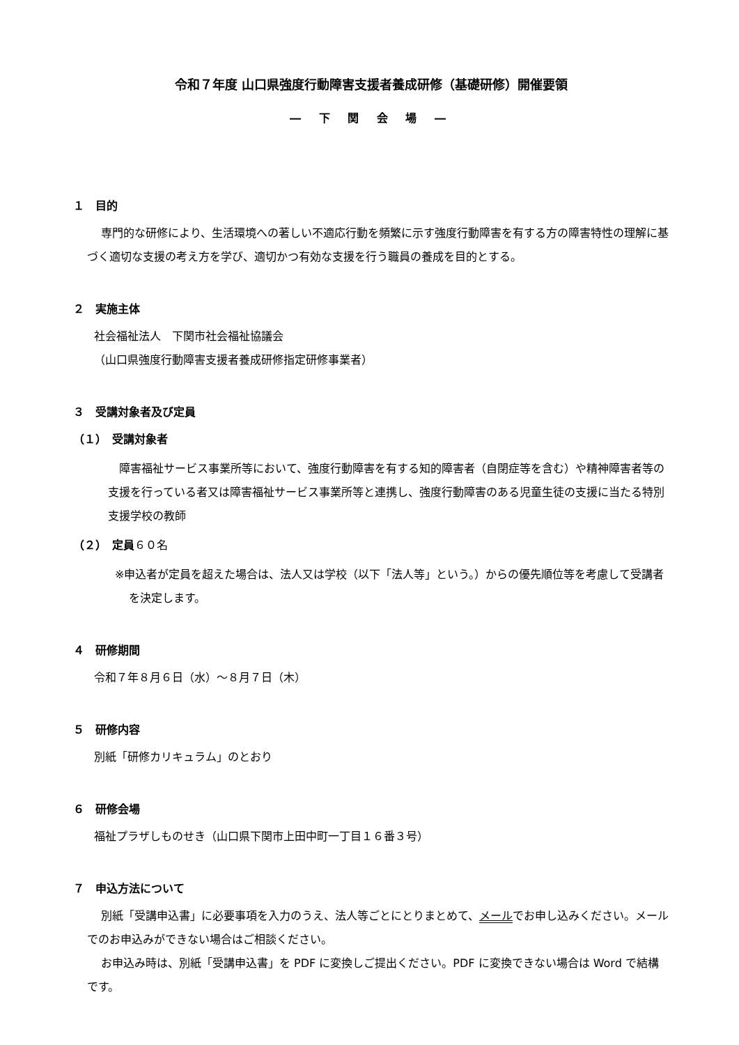令和７年度 山口県強度行動障害支援者養成研修（基礎研修）開催要領
― 下 関 会 場 ―
１　目的
専門的な研修により、生活環境への著しい不適応行動を頻繁に示す強度行動障害を有する方の障害特性の理解に基づく適切な支援の考え方を学び、適切かつ有効な支援を行う職員の養成を目的とする。
２　実施主体
社会福祉法人　下関市社会福祉協議会
（山口県強度行動障害支援者養成研修指定研修事業者）
３　受講対象者及び定員
（１）　受講対象者
　障害福祉サービス事業所等において、強度行動障害を有する知的障害者（自閉症等を含む）や精神障害者等の支援を行っている者又は障害福祉サービス事業所等と連携し、強度行動障害のある児童生徒の支援に当たる特別支援学校の教師
（２）　定員６０名
※申込者が定員を超えた場合は、法人又は学校（以下「法人等」という。）からの優先順位等を考慮して受講者を決定します。
４　研修期間
令和７年８月６日（水）～８月７日（木）
５　研修内容
別紙「研修カリキュラム」のとおり
６　研修会場
福祉プラザしものせき（山口県下関市上田中町一丁目１６番３号）
７　申込方法について
別紙「受講申込書」に必要事項を入力のうえ、法人等ごとにとりまとめて、メールでお申し込みください。メールでのお申込みができない場合はご相談ください。
お申込み時は、別紙「受講申込書」を PDF に変換しご提出ください。PDF に変換できない場合は Word で結構です。